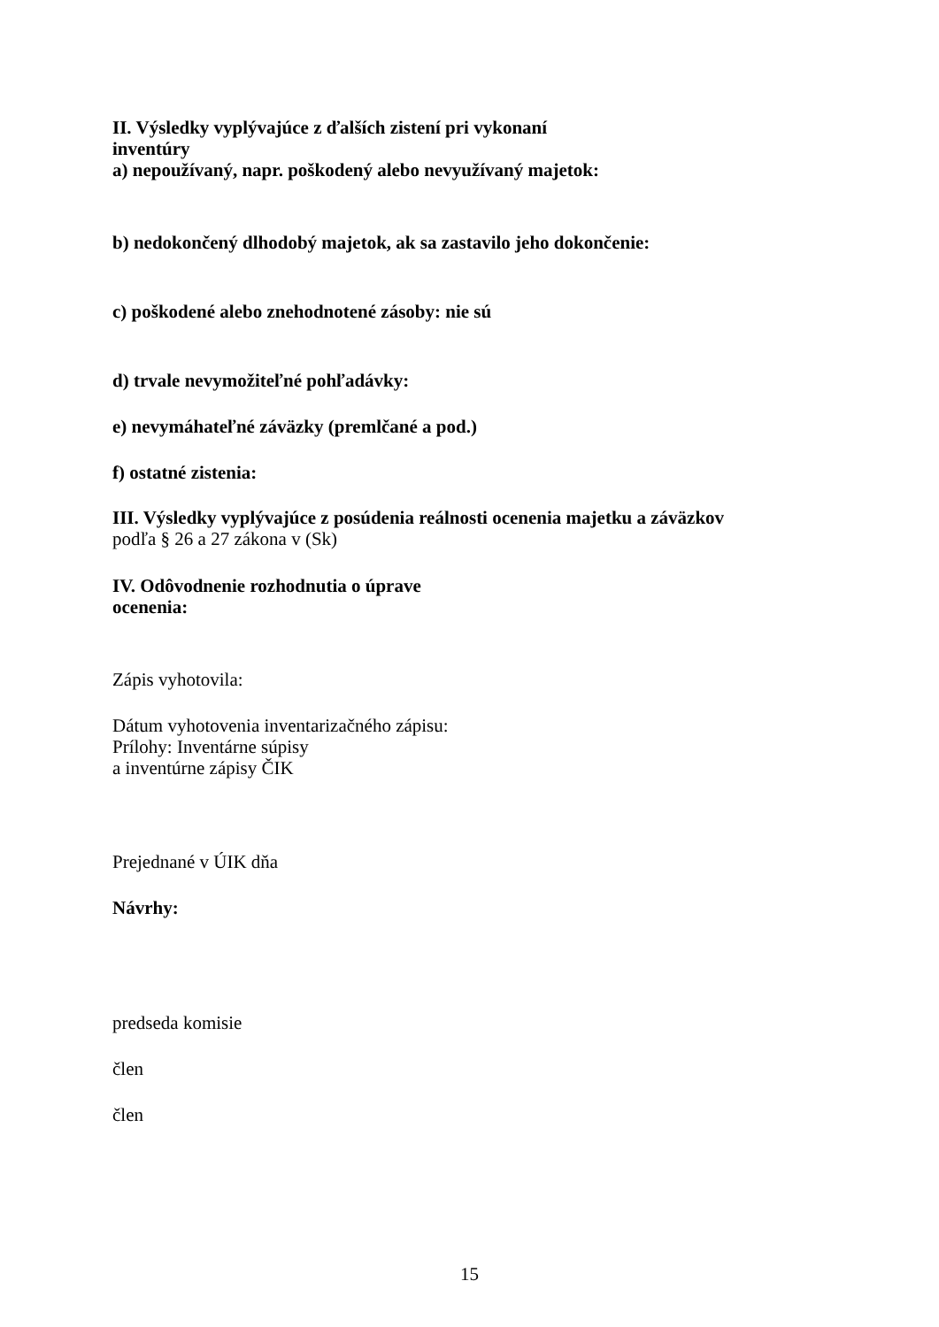II. Výsledky vyplývajúce z ďalších zistení pri vykonaní
inventúry
a) nepoužívaný, napr. poškodený alebo nevyužívaný majetok:
b) nedokončený dlhodobý majetok, ak sa zastavilo jeho dokončenie:
c) poškodené alebo znehodnotené zásoby: nie sú
d) trvale nevymožiteľné pohľadávky:
e) nevymáhateľné záväzky (premlčané a pod.)
f) ostatné zistenia:
III. Výsledky vyplývajúce z posúdenia reálnosti ocenenia majetku a záväzkov
podľa § 26 a 27 zákona v (Sk)
IV. Odôvodnenie rozhodnutia o úprave
ocenenia:
Zápis vyhotovila:
Dátum vyhotovenia inventarizačného zápisu:
Prílohy: Inventárne súpisy
a inventúrne zápisy ČIK
Prejednané v ÚIK dňa
Návrhy:
predseda komisie
člen
člen
15